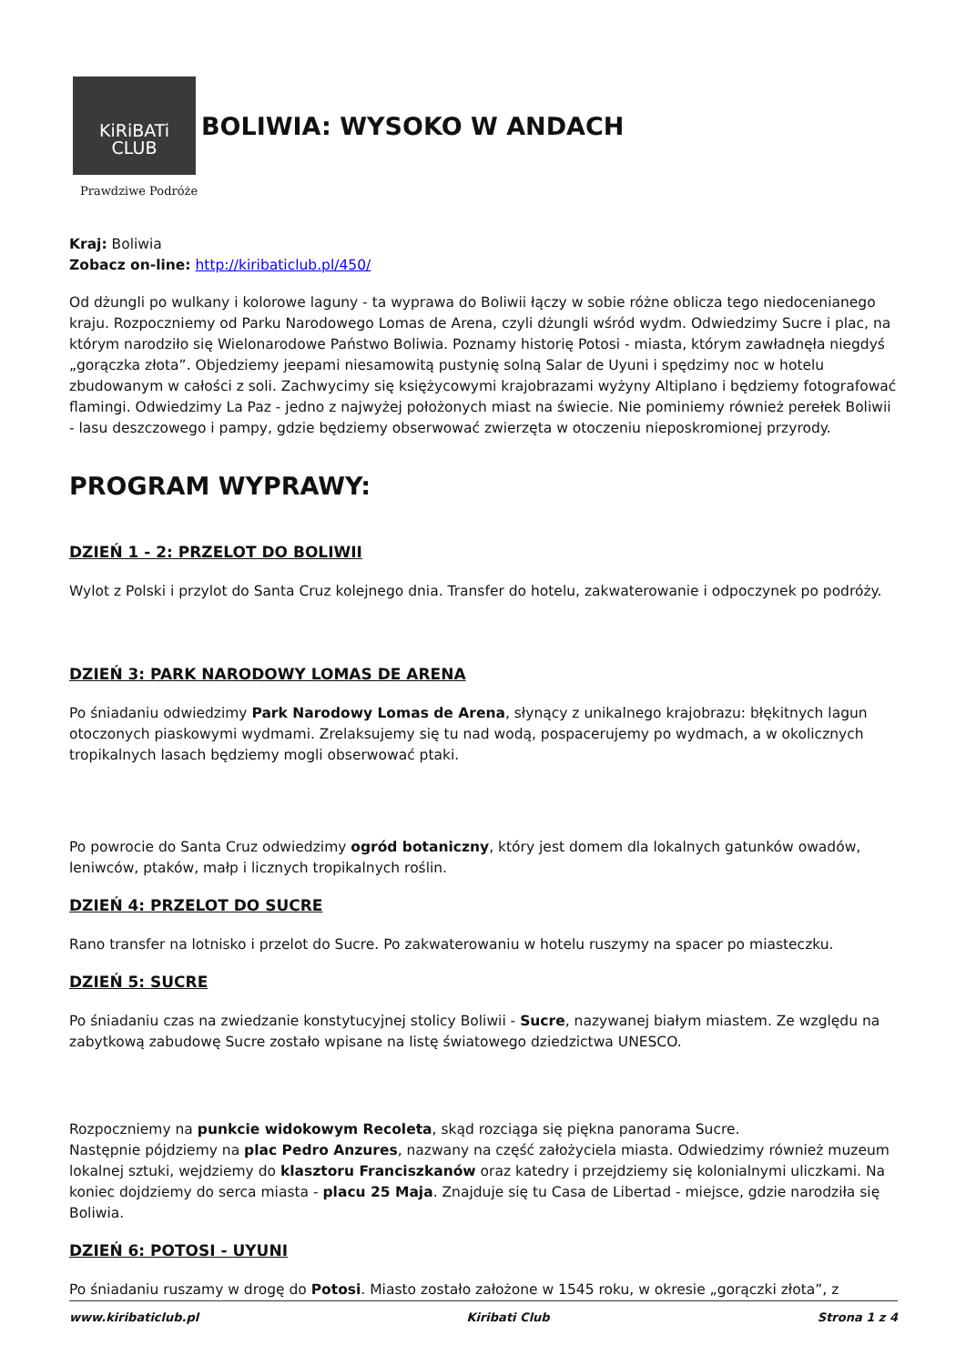KiRiBATi
CLUB
BOLIWIA: WYSOKO W ANDACH
Prawdziwe Podróże
Kraj: Boliwia
Zobacz on-line: http://kiribaticlub.pl/450/
Od dżungli po wulkany i kolorowe laguny - ta wyprawa do Boliwii łączy w sobie różne oblicza tego niedocenianego kraju. Rozpoczniemy od Parku Narodowego Lomas de Arena, czyli dżungli wśród wydm. Odwiedzimy Sucre i plac, na którym narodziło się Wielonarodowe Państwo Boliwia. Poznamy historię Potosi - miasta, którym zawładnęła niegdyś „gorączka złota”. Objedziemy jeepami niesamowitą pustynię solną Salar de Uyuni i spędzimy noc w hotelu zbudowanym w całości z soli. Zachwycimy się księżycowymi krajobrazami wyżyny Altiplano i będziemy fotografować flamingi. Odwiedzimy La Paz - jedno z najwyżej położonych miast na świecie. Nie pominiemy również perełek Boliwii - lasu deszczowego i pampy, gdzie będziemy obserwować zwierzęta w otoczeniu nieposkromionej przyrody.
PROGRAM WYPRAWY:
DZIEŃ 1 - 2: PRZELOT DO BOLIWII
Wylot z Polski i przylot do Santa Cruz kolejnego dnia. Transfer do hotelu, zakwaterowanie i odpoczynek po podróży.
DZIEŃ 3: PARK NARODOWY LOMAS DE ARENA
Po śniadaniu odwiedzimy Park Narodowy Lomas de Arena, słynący z unikalnego krajobrazu: błękitnych lagun otoczonych piaskowymi wydmami. Zrelaksujemy się tu nad wodą, pospacerujemy po wydmach, a w okolicznych tropikalnych lasach będziemy mogli obserwować ptaki.
Po powrocie do Santa Cruz odwiedzimy ogród botaniczny, który jest domem dla lokalnych gatunków owadów, leniwców, ptaków, małp i licznych tropikalnych roślin.
DZIEŃ 4: PRZELOT DO SUCRE
Rano transfer na lotnisko i przelot do Sucre. Po zakwaterowaniu w hotelu ruszymy na spacer po miasteczku.
DZIEŃ 5: SUCRE
Po śniadaniu czas na zwiedzanie konstytucyjnej stolicy Boliwii - Sucre, nazywanej białym miastem. Ze względu na zabytkową zabudowę Sucre zostało wpisane na listę światowego dziedzictwa UNESCO.
Rozpoczniemy na punkcie widokowym Recoleta, skąd rozciąga się piękna panorama Sucre.
Następnie pójdziemy na plac Pedro Anzures, nazwany na część założyciela miasta. Odwiedzimy również muzeum lokalnej sztuki, wejdziemy do klasztoru Franciszkanów oraz katedry i przejdziemy się kolonialnymi uliczkami. Na koniec dojdziemy do serca miasta - placu 25 Maja. Znajduje się tu Casa de Libertad - miejsce, gdzie narodziła się Boliwia.
DZIEŃ 6: POTOSI - UYUNI
Po śniadaniu ruszamy w drogę do Potosi. Miasto zostało założone w 1545 roku, w okresie „gorączki złota”, z
www.kiribaticlub.pl Kiribati Club Strona 1 z 4